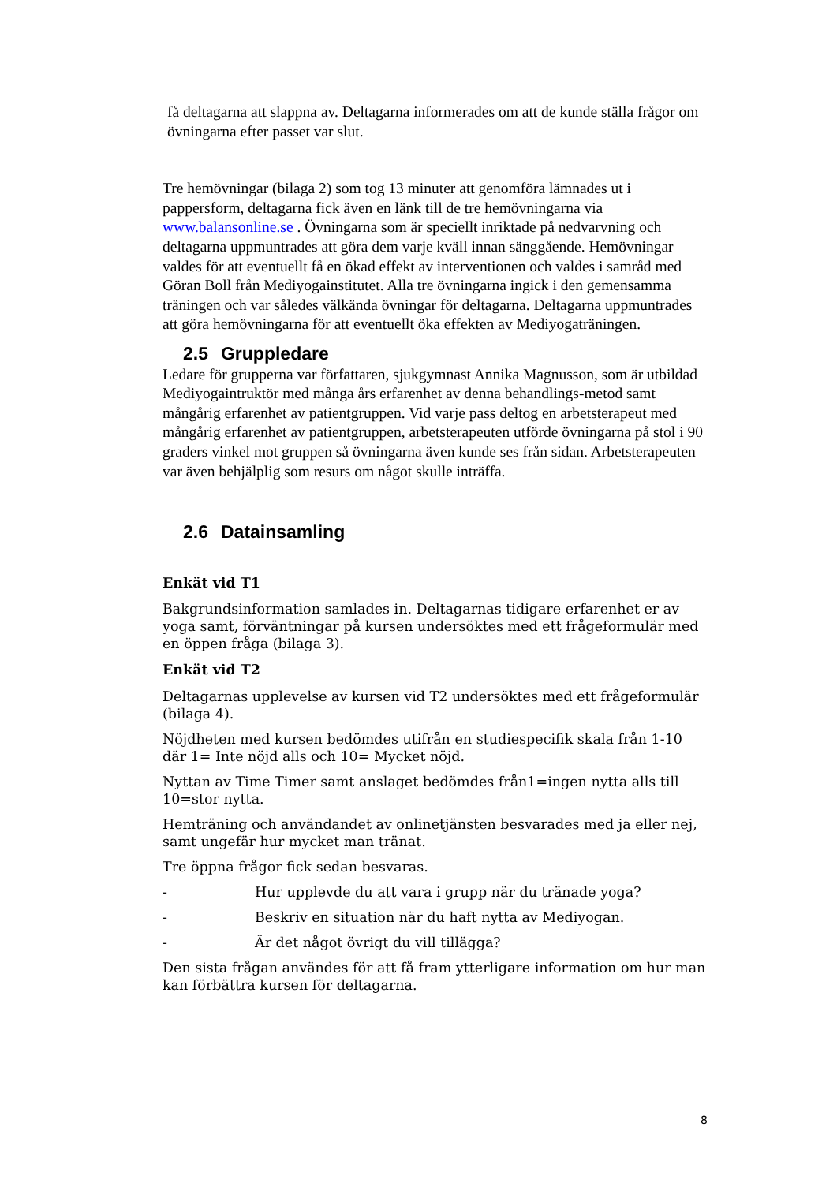få deltagarna att slappna av. Deltagarna informerades om att de kunde ställa frågor om övningarna efter passet var slut.
Tre hemövningar (bilaga 2) som tog 13 minuter att genomföra lämnades ut i pappersform, deltagarna fick även en länk till de tre hemövningarna via www.balansonline.se . Övningarna som är speciellt inriktade på nedvarvning och deltagarna uppmuntrades att göra dem varje kväll innan sänggående. Hemövningar valdes för att eventuellt få en ökad effekt av interventionen och valdes i samråd med Göran Boll från Mediyogainstitutet. Alla tre övningarna ingick i den gemensamma träningen och var således välkända övningar för deltagarna. Deltagarna uppmuntrades att göra hemövningarna för att eventuellt öka effekten av Mediyogaträningen.
2.5 Gruppledare
Ledare för grupperna var författaren, sjukgymnast Annika Magnusson, som är utbildad Mediyogaintruktör med många års erfarenhet av denna behandlings-metod samt mångårig erfarenhet av patientgruppen. Vid varje pass deltog en arbetsterapeut med mångårig erfarenhet av patientgruppen, arbetsterapeuten utförde övningarna på stol i 90 graders vinkel mot gruppen så övningarna även kunde ses från sidan. Arbetsterapeuten var även behjälplig som resurs om något skulle inträffa.
2.6 Datainsamling
Enkät vid T1
Bakgrundsinformation samlades in. Deltagarnas tidigare erfarenhet er av yoga samt, förväntningar på kursen undersöktes med ett frågeformulär med en öppen fråga (bilaga 3).
Enkät vid T2
Deltagarnas upplevelse av kursen vid T2 undersöktes med ett frågeformulär (bilaga 4).
Nöjdheten med kursen bedömdes utifrån en studiespecifik skala från 1-10 där 1= Inte nöjd alls och 10= Mycket nöjd.
Nyttan av Time Timer samt anslaget bedömdes från1=ingen nytta alls till 10=stor nytta.
Hemträning och användandet av onlinetjänsten besvarades med ja eller nej, samt ungefär hur mycket man tränat.
Tre öppna frågor fick sedan besvaras.
- Hur upplevde du att vara i grupp när du tränade yoga?
- Beskriv en situation när du haft nytta av Mediyogan.
- Är det något övrigt du vill tillägga?
Den sista frågan användes för att få fram ytterligare information om hur man kan förbättra kursen för deltagarna.
8